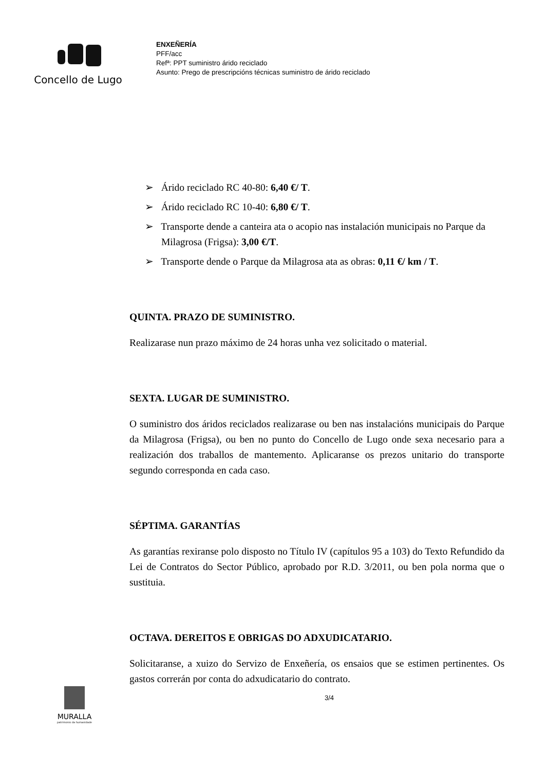Concello de Lugo
ENXEÑERÍA
PFF/acc
Refª: PPT suministro árido reciclado
Asunto: Prego de prescripcións técnicas suministro de árido reciclado
➢ Árido reciclado RC 40-80: 6,40 €/ T.
➢ Árido reciclado RC 10-40: 6,80 €/ T.
➢ Transporte dende a canteira ata o acopio nas instalación municipais no Parque da Milagrosa (Frigsa): 3,00 €/T.
➢ Transporte dende o Parque da Milagrosa ata as obras: 0,11 €/ km / T.
QUINTA. PRAZO DE SUMINISTRO.
Realizarase nun prazo máximo de 24 horas unha vez solicitado o material.
SEXTA. LUGAR DE SUMINISTRO.
O suministro dos áridos reciclados realizarase ou ben nas instalacións municipais do Parque da Milagrosa (Frigsa), ou ben no punto do Concello de Lugo onde sexa necesario para a realización dos traballos de mantemento. Aplicaranse os prezos unitario do transporte segundo corresponda en cada caso.
SÉPTIMA. GARANTÍAS
As garantías rexiranse polo disposto no Título IV (capítulos 95 a 103) do Texto Refundido da Lei de Contratos do Sector Público, aprobado por R.D. 3/2011, ou ben pola norma que o sustituia.
OCTAVA. DEREITOS E OBRIGAS DO ADXUDICATARIO.
Solicitaranse, a xuizo do Servizo de Enxeñería, os ensaios que se estimen pertinentes. Os gastos correrán por conta do adxudicatario do contrato.
MURALLA
patrimonio da humanidade
3/4